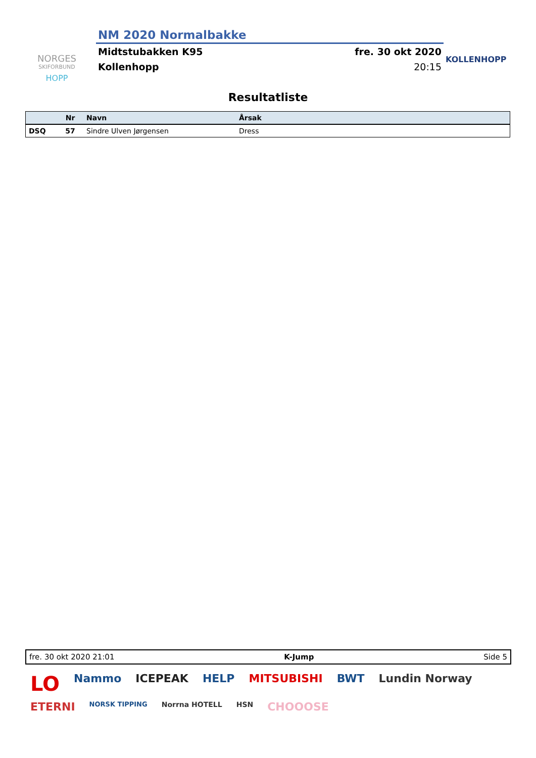NORGES
SKIFORBUND
HOPP
NM 2020 Normalbakke
Midtstubakken K95 fre. 30 okt 2020
Kollenhopp 20:15
KOLLENHOPP
Resultatliste
| | Nr | Navn | Årsak |
| --- | --- | --- | --- |
| DSQ | 57 | Sindre Ulven Jørgensen | Dress |
fre. 30 okt 2020 21:01 K-Jump Side 5
LO Nammo ICEPEAK HELP MITSUBISHI BWT Lundin Norway ETERNI NORSK TIPPING Norrna HOTELL HSN CHOOOSE